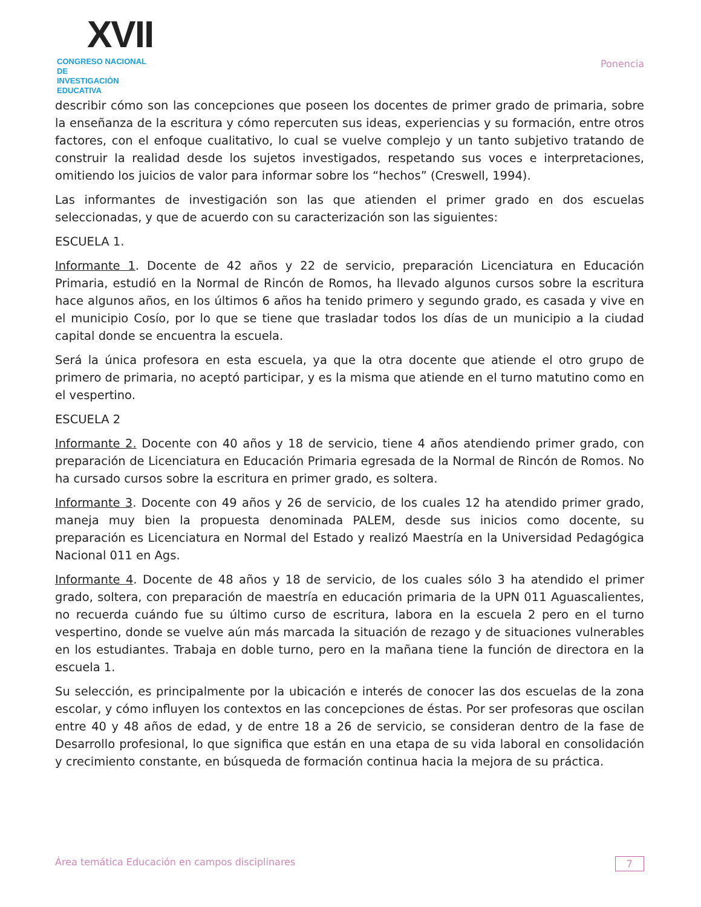XVII
CONGRESO NACIONAL DE
INVESTIGACIÓN EDUCATIVA
Ponencia
describir cómo son las concepciones que poseen los docentes de primer grado de primaria, sobre la enseñanza de la escritura y cómo repercuten sus ideas, experiencias y su formación, entre otros factores, con el enfoque cualitativo, lo cual se vuelve complejo y un tanto subjetivo tratando de construir la realidad desde los sujetos investigados, respetando sus voces e interpretaciones, omitiendo los juicios de valor para informar sobre los “hechos” (Creswell, 1994).
Las informantes de investigación son las que atienden el primer grado en dos escuelas seleccionadas, y que de acuerdo con su caracterización son las siguientes:
ESCUELA 1.
Informante 1. Docente de 42 años y 22 de servicio, preparación Licenciatura en Educación Primaria, estudió en la Normal de Rincón de Romos, ha llevado algunos cursos sobre la escritura hace algunos años, en los últimos 6 años ha tenido primero y segundo grado, es casada y vive en el municipio Cosío, por lo que se tiene que trasladar todos los días de un municipio a la ciudad capital donde se encuentra la escuela.
Será la única profesora en esta escuela, ya que la otra docente que atiende el otro grupo de primero de primaria, no aceptó participar, y es la misma que atiende en el turno matutino como en el vespertino.
ESCUELA 2
Informante 2. Docente con 40 años y 18 de servicio, tiene 4 años atendiendo primer grado, con preparación de Licenciatura en Educación Primaria egresada de la Normal de Rincón de Romos. No ha cursado cursos sobre la escritura en primer grado, es soltera.
Informante 3. Docente con 49 años y 26 de servicio, de los cuales 12 ha atendido primer grado, maneja muy bien la propuesta denominada PALEM, desde sus inicios como docente, su preparación es Licenciatura en Normal del Estado y realizó Maestría en la Universidad Pedagógica Nacional 011 en Ags.
Informante 4. Docente de 48 años y 18 de servicio, de los cuales sólo 3 ha atendido el primer grado, soltera, con preparación de maestría en educación primaria de la UPN 011 Aguascalientes, no recuerda cuándo fue su último curso de escritura, labora en la escuela 2 pero en el turno vespertino, donde se vuelve aún más marcada la situación de rezago y de situaciones vulnerables en los estudiantes. Trabaja en doble turno, pero en la mañana tiene la función de directora en la escuela 1.
Su selección, es principalmente por la ubicación e interés de conocer las dos escuelas de la zona escolar, y cómo influyen los contextos en las concepciones de éstas. Por ser profesoras que oscilan entre 40 y 48 años de edad, y de entre 18 a 26 de servicio, se consideran dentro de la fase de Desarrollo profesional, lo que significa que están en una etapa de su vida laboral en consolidación y crecimiento constante, en búsqueda de formación continua hacia la mejora de su práctica.
Área temática Educación en campos disciplinares 7